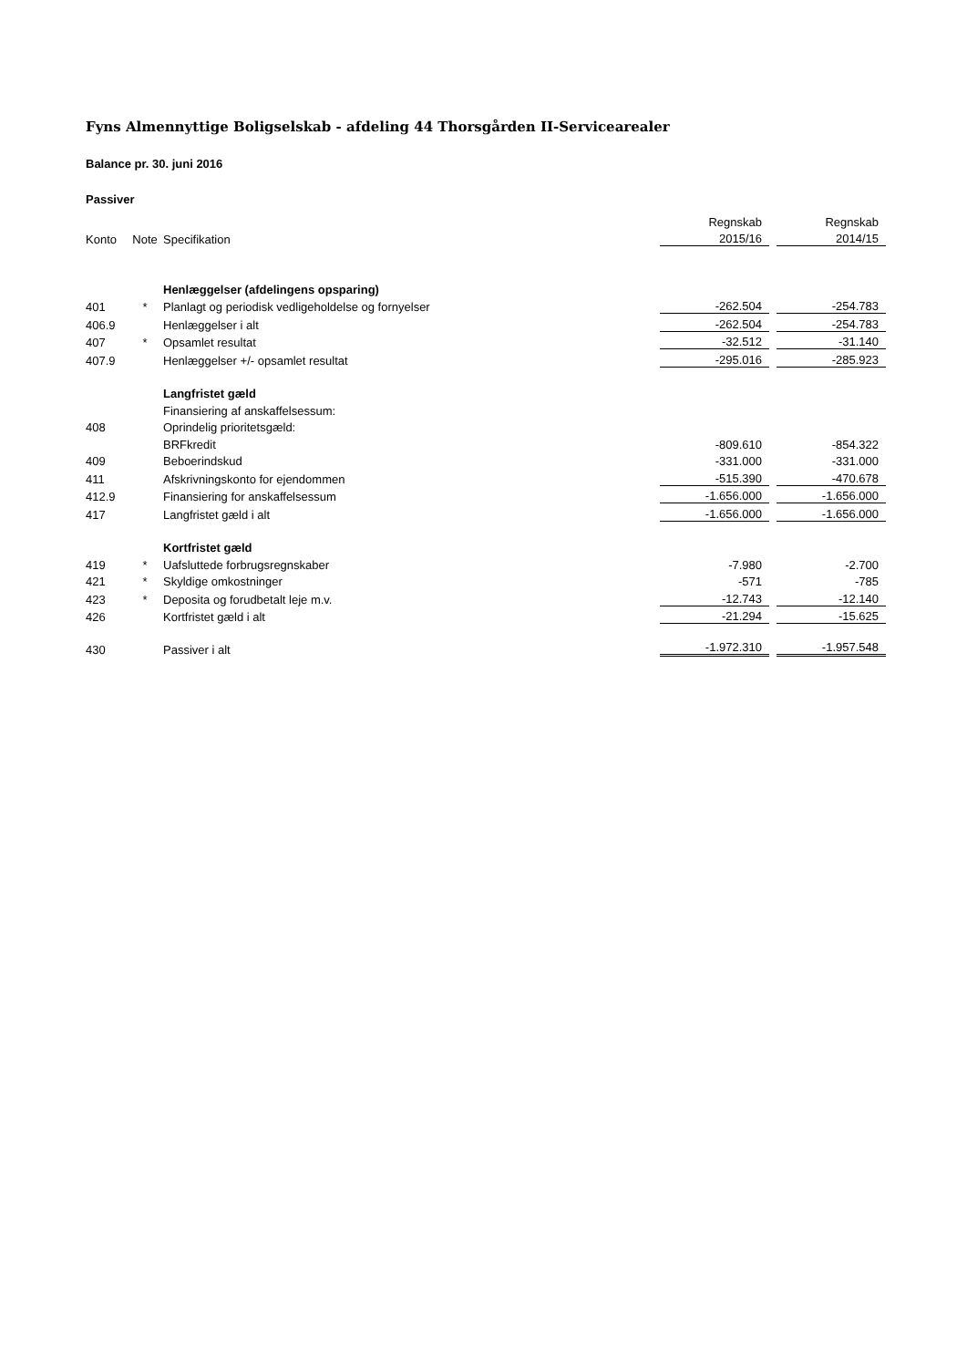Fyns Almennyttige Boligselskab - afdeling 44 Thorsgården II-Servicearealer
Balance pr. 30. juni 2016
Passiver
| | | | Regnskab | | Regnskab |
| Konto | Note | Specifikation | 2015/16 | | 2014/15 |
| | | Henlæggelser (afdelingens opsparing) | | | |
| 401 | * | Planlagt og periodisk vedligeholdelse og fornyelser | -262.504 | | -254.783 |
| 406.9 | | Henlæggelser i alt | -262.504 | | -254.783 |
| 407 | * | Opsamlet resultat | -32.512 | | -31.140 |
| 407.9 | | Henlæggelser +/- opsamlet resultat | -295.016 | | -285.923 |
| | | Langfristet gæld | | | |
| | | Finansiering af anskaffelsessum: | | | |
| 408 | | Oprindelig prioritetsgæld: | | | |
| | | BRFkredit | -809.610 | | -854.322 |
| 409 | | Beboerindskud | -331.000 | | -331.000 |
| 411 | | Afskrivningskonto for ejendommen | -515.390 | | -470.678 |
| 412.9 | | Finansiering for anskaffelsessum | -1.656.000 | | -1.656.000 |
| 417 | | Langfristet gæld i alt | -1.656.000 | | -1.656.000 |
| | | Kortfristet gæld | | | |
| 419 | * | Uafsluttede forbrugsregnskaber | -7.980 | | -2.700 |
| 421 | * | Skyldige omkostninger | -571 | | -785 |
| 423 | * | Deposita og forudbetalt leje m.v. | -12.743 | | -12.140 |
| 426 | | Kortfristet gæld i alt | -21.294 | | -15.625 |
| 430 | | Passiver i alt | -1.972.310 | | -1.957.548 |